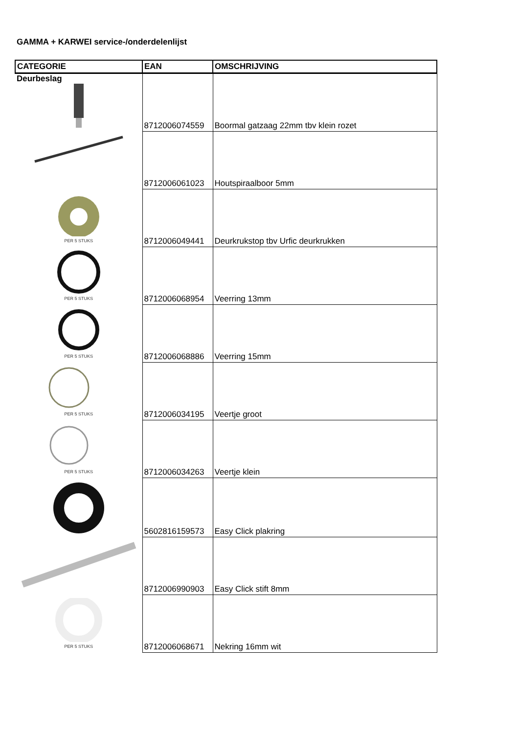GAMMA + KARWEI service-/onderdelenlijst
| CATEGORIE | EAN | OMSCHRIJVING |
| --- | --- | --- |
| Deurbeslag | 8712006074559 | Boormal gatzaag 22mm tbv klein rozet |
| | 8712006061023 | Houtspiraalboor 5mm |
| PER 5 STUKS | 8712006049441 | Deurkrukstop tbv Urfic deurkrukken |
| PER 5 STUKS | 8712006068954 | Veerring 13mm |
| PER 5 STUKS | 8712006068886 | Veerring 15mm |
| PER 5 STUKS | 8712006034195 | Veertje groot |
| PER 5 STUKS | 8712006034263 | Veertje klein |
| | 5602816159573 | Easy Click plakring |
| | 8712006990903 | Easy Click stift 8mm |
| PER 5 STUKS | 8712006068671 | Nekring 16mm wit |